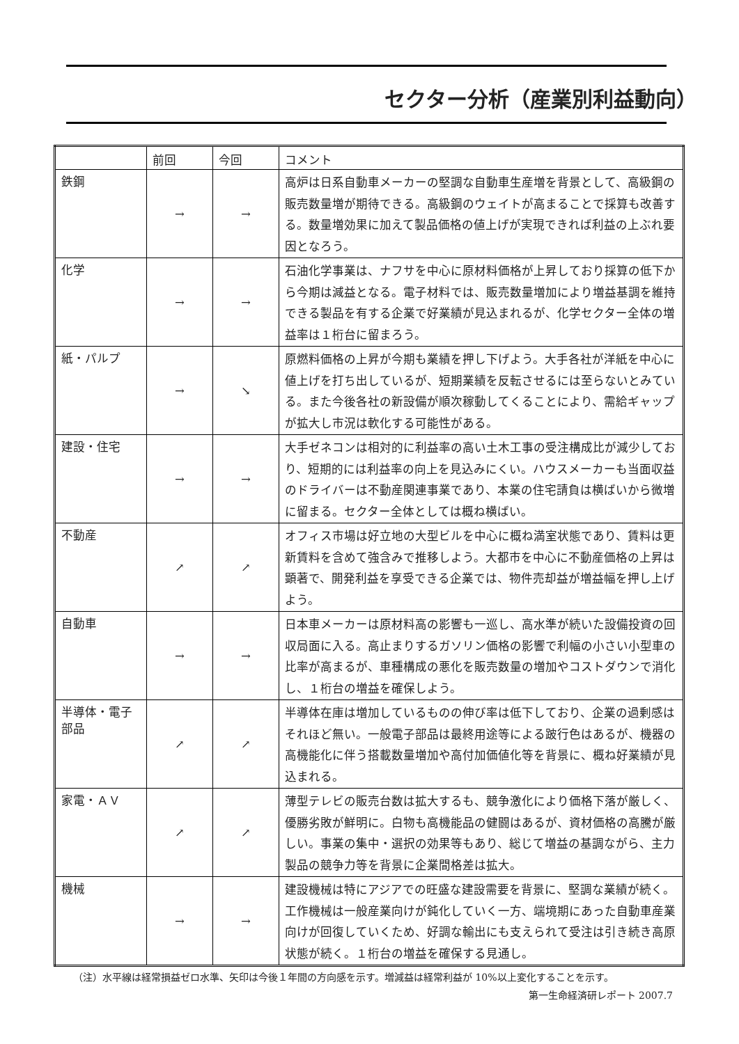セクター分析（産業別利益動向）
| | 前回 | 今回 | コメント |
| --- | --- | --- | --- |
| 鉄鋼 | → | → | 高炉は日系自動車メーカーの堅調な自動車生産増を背景として、高級鋼の販売数量増が期待できる。高級鋼のウェイトが高まることで採算も改善する。数量増効果に加えて製品価格の値上げが実現できれば利益の上ぶれ要因となろう。 |
| 化学 | → | → | 石油化学事業は、ナフサを中心に原材料価格が上昇しており採算の低下から今期は減益となる。電子材料では、販売数量増加により増益基調を維持できる製品を有する企業で好業績が見込まれるが、化学セクター全体の増益率は１桁台に留まろう。 |
| 紙・パルプ | → | ↘ | 原燃料価格の上昇が今期も業績を押し下げよう。大手各社が洋紙を中心に値上げを打ち出しているが、短期業績を反転させるには至らないとみている。また今後各社の新設備が順次稼動してくることにより、需給ギャップが拡大し市況は軟化する可能性がある。 |
| 建設・住宅 | → | → | 大手ゼネコンは相対的に利益率の高い土木工事の受注構成比が減少しており、短期的には利益率の向上を見込みにくい。ハウスメーカーも当面収益のドライバーは不動産関連事業であり、本業の住宅請負は横ばいから微増に留まる。セクター全体としては概ね横ばい。 |
| 不動産 | ↗ | ↗ | オフィス市場は好立地の大型ビルを中心に概ね満室状態であり、賃料は更新賃料を含めて強含みで推移しよう。大都市を中心に不動産価格の上昇は顕著で、開発利益を享受できる企業では、物件売却益が増益幅を押し上げよう。 |
| 自動車 | → | → | 日本車メーカーは原材料高の影響も一巡し、高水準が続いた設備投資の回収局面に入る。高止まりするガソリン価格の影響で利幅の小さい小型車の比率が高まるが、車種構成の悪化を販売数量の増加やコストダウンで消化し、１桁台の増益を確保しよう。 |
| 半導体・電子部品 | ↗ | ↗ | 半導体在庫は増加しているものの伸び率は低下しており、企業の過剰感はそれほど無い。一般電子部品は最終用途等による跛行色はあるが、機器の高機能化に伴う搭載数量増加や高付加価値化等を背景に、概ね好業績が見込まれる。 |
| 家電・ＡＶ | ↗ | ↗ | 薄型テレビの販売台数は拡大するも、競争激化により価格下落が厳しく、優勝劣敗が鮮明に。白物も高機能品の健闘はあるが、資材価格の高騰が厳しい。事業の集中・選択の効果等もあり、総じて増益の基調ながら、主力製品の競争力等を背景に企業間格差は拡大。 |
| 機械 | → | → | 建設機械は特にアジアでの旺盛な建設需要を背景に、堅調な業績が続く。工作機械は一般産業向けが鈍化していく一方、端境期にあった自動車産業向けが回復していくため、好調な輸出にも支えられて受注は引き続き高原状態が続く。１桁台の増益を確保する見通し。 |
（注）水平線は経常損益ゼロ水準、矢印は今後１年間の方向感を示す。増減益は経常利益が 10%以上変化することを示す。
第一生命経済研レポート 2007.7